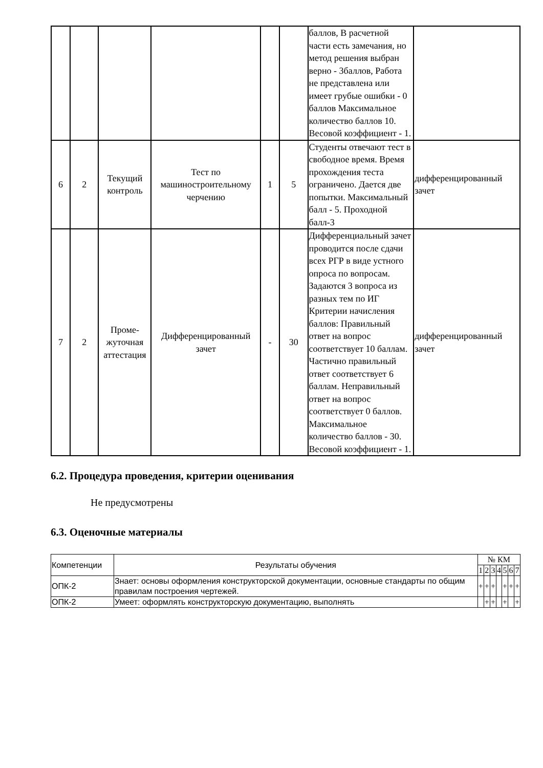| | | | | | | баллов, В расчетной части есть замечания, но метод решения выбран верно - 3баллов, Работа не представлена или имеет грубые ошибки - 0 баллов Максимальное количество баллов 10. Весовой коэффициент - 1. | |
| 6 | 2 | Текущий контроль | Тест по машиностроительному черчению | 1 | 5 | Студенты отвечают тест в свободное время. Время прохождения теста ограничено. Дается две попытки. Максимальный балл - 5. Проходной балл-3 | дифференцированный зачет |
| 7 | 2 | Проме-жуточная аттестация | Дифференцированный зачет | - | 30 | Дифференциальный зачет проводится после сдачи всех РГР в виде устного опроса по вопросам. Задаются 3 вопроса из разных тем по ИГ Критерии начисления баллов: Правильный ответ на вопрос соответствует 10 баллам. Частично правильный ответ соответствует 6 баллам. Неправильный ответ на вопрос соответствует 0 баллов. Максимальное количество баллов - 30. Весовой коэффициент - 1. | дифференцированный зачет |
6.2. Процедура проведения, критерии оценивания
Не предусмотрены
6.3. Оценочные материалы
| Компетенции | Результаты обучения | № КМ | | | | | | |
| --- | --- | --- | --- | --- | --- | --- | --- | --- |
| | | 1 | 2 | 3 | 4 | 5 | 6 | 7 |
| ОПК-2 | Знает: основы оформления конструкторской документации, основные стандарты по общим правилам построения чертежей. | + | + | + | | + | + | + |
| ОПК-2 | Умеет: оформлять конструкторскую документацию, выполнять | | + | + | | + | | + |